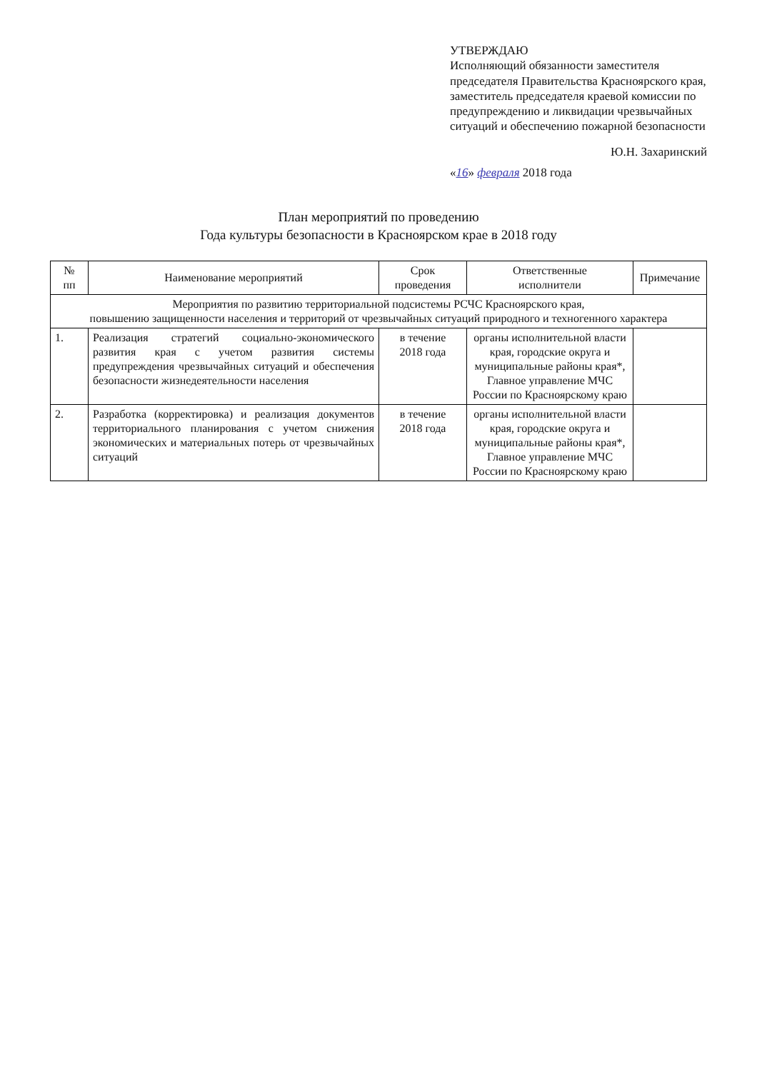УТВЕРЖДАЮ
Исполняющий обязанности заместителя председателя Правительства Красноярского края, заместитель председателя краевой комиссии по предупреждению и ликвидации чрезвычайных ситуаций и обеспечению пожарной безопасности
Ю.Н. Захаринский
«16» февраля 2018 года
План мероприятий по проведению
Года культуры безопасности в Красноярском крае в 2018 году
| № пп | Наименование мероприятий | Срок проведения | Ответственные исполнители | Примечание |
| --- | --- | --- | --- | --- |
| Мероприятия по развитию территориальной подсистемы РСЧС Красноярского края, повышению защищенности населения и территорий от чрезвычайных ситуаций природного и техногенного характера | | | | |
| 1. | Реализация стратегий социально-экономического развития края с учетом развития системы предупреждения чрезвычайных ситуаций и обеспечения безопасности жизнедеятельности населения | в течение 2018 года | органы исполнительной власти края, городские округа и муниципальные районы края*, Главное управление МЧС России по Красноярскому краю | |
| 2. | Разработка (корректировка) и реализация документов территориального планирования с учетом снижения экономических и материальных потерь от чрезвычайных ситуаций | в течение 2018 года | органы исполнительной власти края, городские округа и муниципальные районы края*, Главное управление МЧС России по Красноярскому краю | |